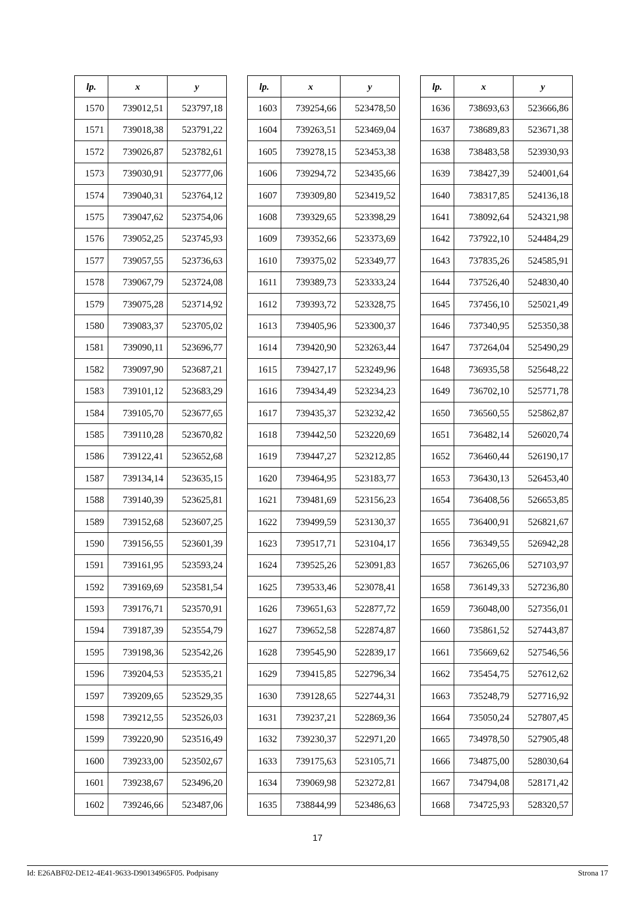| lp. | x | y |
| --- | --- | --- |
| 1570 | 739012,51 | 523797,18 |
| 1571 | 739018,38 | 523791,22 |
| 1572 | 739026,87 | 523782,61 |
| 1573 | 739030,91 | 523777,06 |
| 1574 | 739040,31 | 523764,12 |
| 1575 | 739047,62 | 523754,06 |
| 1576 | 739052,25 | 523745,93 |
| 1577 | 739057,55 | 523736,63 |
| 1578 | 739067,79 | 523724,08 |
| 1579 | 739075,28 | 523714,92 |
| 1580 | 739083,37 | 523705,02 |
| 1581 | 739090,11 | 523696,77 |
| 1582 | 739097,90 | 523687,21 |
| 1583 | 739101,12 | 523683,29 |
| 1584 | 739105,70 | 523677,65 |
| 1585 | 739110,28 | 523670,82 |
| 1586 | 739122,41 | 523652,68 |
| 1587 | 739134,14 | 523635,15 |
| 1588 | 739140,39 | 523625,81 |
| 1589 | 739152,68 | 523607,25 |
| 1590 | 739156,55 | 523601,39 |
| 1591 | 739161,95 | 523593,24 |
| 1592 | 739169,69 | 523581,54 |
| 1593 | 739176,71 | 523570,91 |
| 1594 | 739187,39 | 523554,79 |
| 1595 | 739198,36 | 523542,26 |
| 1596 | 739204,53 | 523535,21 |
| 1597 | 739209,65 | 523529,35 |
| 1598 | 739212,55 | 523526,03 |
| 1599 | 739220,90 | 523516,49 |
| 1600 | 739233,00 | 523502,67 |
| 1601 | 739238,67 | 523496,20 |
| 1602 | 739246,66 | 523487,06 |
| lp. | x | y |
| --- | --- | --- |
| 1603 | 739254,66 | 523478,50 |
| 1604 | 739263,51 | 523469,04 |
| 1605 | 739278,15 | 523453,38 |
| 1606 | 739294,72 | 523435,66 |
| 1607 | 739309,80 | 523419,52 |
| 1608 | 739329,65 | 523398,29 |
| 1609 | 739352,66 | 523373,69 |
| 1610 | 739375,02 | 523349,77 |
| 1611 | 739389,73 | 523333,24 |
| 1612 | 739393,72 | 523328,75 |
| 1613 | 739405,96 | 523300,37 |
| 1614 | 739420,90 | 523263,44 |
| 1615 | 739427,17 | 523249,96 |
| 1616 | 739434,49 | 523234,23 |
| 1617 | 739435,37 | 523232,42 |
| 1618 | 739442,50 | 523220,69 |
| 1619 | 739447,27 | 523212,85 |
| 1620 | 739464,95 | 523183,77 |
| 1621 | 739481,69 | 523156,23 |
| 1622 | 739499,59 | 523130,37 |
| 1623 | 739517,71 | 523104,17 |
| 1624 | 739525,26 | 523091,83 |
| 1625 | 739533,46 | 523078,41 |
| 1626 | 739651,63 | 522877,72 |
| 1627 | 739652,58 | 522874,87 |
| 1628 | 739545,90 | 522839,17 |
| 1629 | 739415,85 | 522796,34 |
| 1630 | 739128,65 | 522744,31 |
| 1631 | 739237,21 | 522869,36 |
| 1632 | 739230,37 | 522971,20 |
| 1633 | 739175,63 | 523105,71 |
| 1634 | 739069,98 | 523272,81 |
| 1635 | 738844,99 | 523486,63 |
| lp. | x | y |
| --- | --- | --- |
| 1636 | 738693,63 | 523666,86 |
| 1637 | 738689,83 | 523671,38 |
| 1638 | 738483,58 | 523930,93 |
| 1639 | 738427,39 | 524001,64 |
| 1640 | 738317,85 | 524136,18 |
| 1641 | 738092,64 | 524321,98 |
| 1642 | 737922,10 | 524484,29 |
| 1643 | 737835,26 | 524585,91 |
| 1644 | 737526,40 | 524830,40 |
| 1645 | 737456,10 | 525021,49 |
| 1646 | 737340,95 | 525350,38 |
| 1647 | 737264,04 | 525490,29 |
| 1648 | 736935,58 | 525648,22 |
| 1649 | 736702,10 | 525771,78 |
| 1650 | 736560,55 | 525862,87 |
| 1651 | 736482,14 | 526020,74 |
| 1652 | 736460,44 | 526190,17 |
| 1653 | 736430,13 | 526453,40 |
| 1654 | 736408,56 | 526653,85 |
| 1655 | 736400,91 | 526821,67 |
| 1656 | 736349,55 | 526942,28 |
| 1657 | 736265,06 | 527103,97 |
| 1658 | 736149,33 | 527236,80 |
| 1659 | 736048,00 | 527356,01 |
| 1660 | 735861,52 | 527443,87 |
| 1661 | 735669,62 | 527546,56 |
| 1662 | 735454,75 | 527612,62 |
| 1663 | 735248,79 | 527716,92 |
| 1664 | 735050,24 | 527807,45 |
| 1665 | 734978,50 | 527905,48 |
| 1666 | 734875,00 | 528030,64 |
| 1667 | 734794,08 | 528171,42 |
| 1668 | 734725,93 | 528320,57 |
17
Id: E26ABF02-DE12-4E41-9633-D90134965F05. Podpisany Strona 17